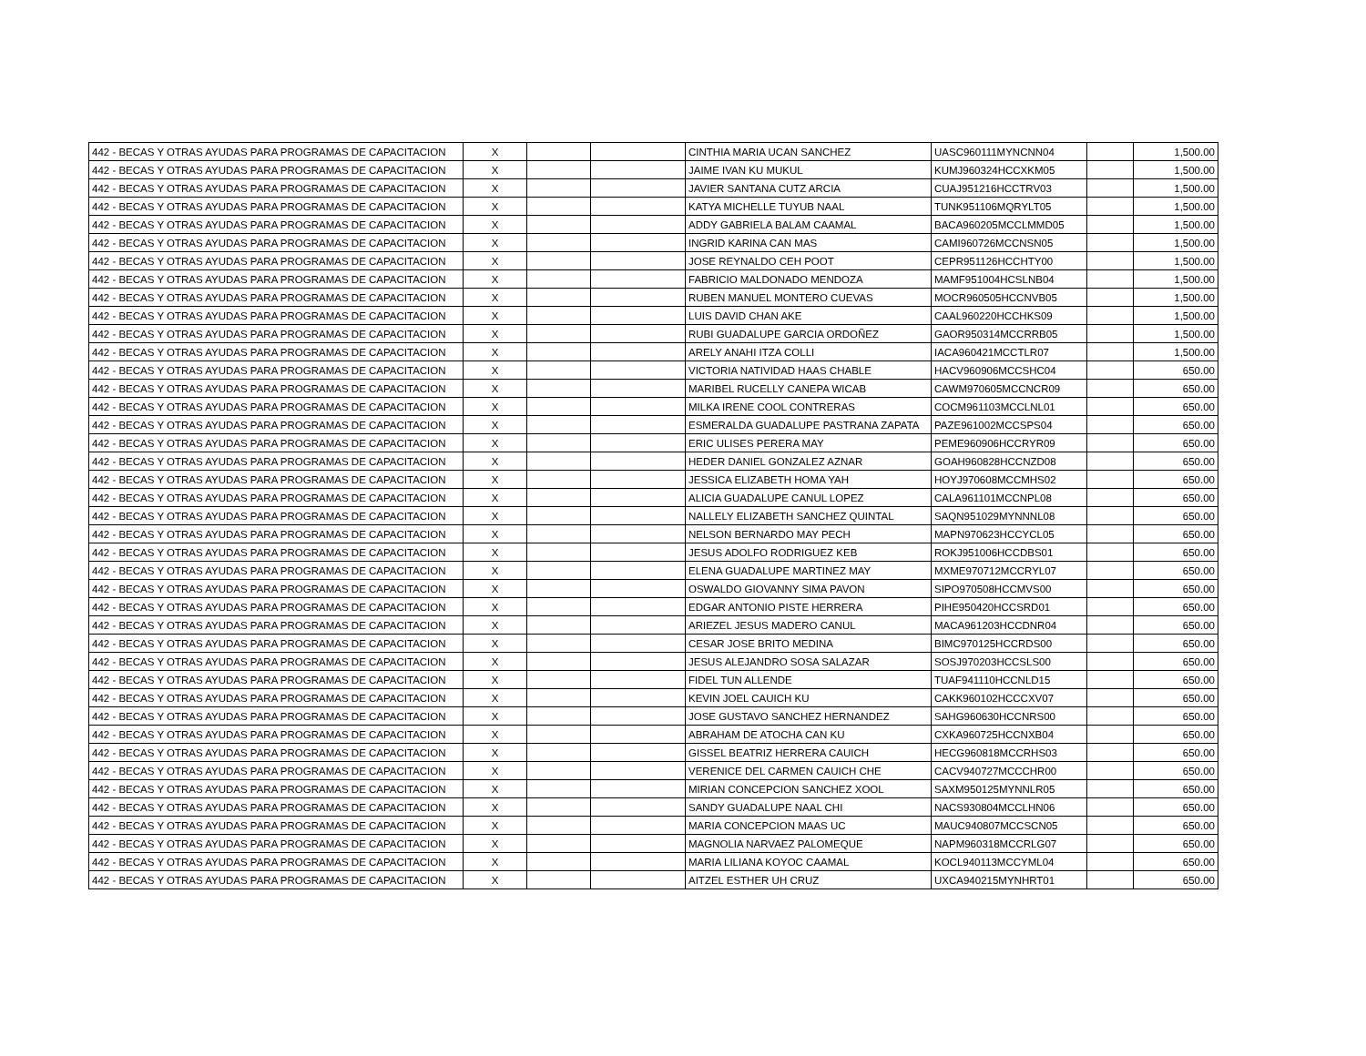| 442 - BECAS Y OTRAS AYUDAS PARA PROGRAMAS DE CAPACITACION | X | | | CINTHIA MARIA UCAN SANCHEZ | UASC960111MYNCNN04 | | 1,500.00 |
| 442 - BECAS Y OTRAS AYUDAS PARA PROGRAMAS DE CAPACITACION | X | | | JAIME IVAN KU MUKUL | KUMJ960324HCCXKM05 | | 1,500.00 |
| 442 - BECAS Y OTRAS AYUDAS PARA PROGRAMAS DE CAPACITACION | X | | | JAVIER SANTANA CUTZ ARCIA | CUAJ951216HCCTRV03 | | 1,500.00 |
| 442 - BECAS Y OTRAS AYUDAS PARA PROGRAMAS DE CAPACITACION | X | | | KATYA MICHELLE TUYUB NAAL | TUNK951106MQRYLT05 | | 1,500.00 |
| 442 - BECAS Y OTRAS AYUDAS PARA PROGRAMAS DE CAPACITACION | X | | | ADDY GABRIELA BALAM CAAMAL | BACA960205MCCLMMD05 | | 1,500.00 |
| 442 - BECAS Y OTRAS AYUDAS PARA PROGRAMAS DE CAPACITACION | X | | | INGRID KARINA CAN MAS | CAMI960726MCCNSN05 | | 1,500.00 |
| 442 - BECAS Y OTRAS AYUDAS PARA PROGRAMAS DE CAPACITACION | X | | | JOSE REYNALDO CEH POOT | CEPR951126HCCHTY00 | | 1,500.00 |
| 442 - BECAS Y OTRAS AYUDAS PARA PROGRAMAS DE CAPACITACION | X | | | FABRICIO MALDONADO MENDOZA | MAMF951004HCSLNB04 | | 1,500.00 |
| 442 - BECAS Y OTRAS AYUDAS PARA PROGRAMAS DE CAPACITACION | X | | | RUBEN MANUEL MONTERO CUEVAS | MOCR960505HCCNVB05 | | 1,500.00 |
| 442 - BECAS Y OTRAS AYUDAS PARA PROGRAMAS DE CAPACITACION | X | | | LUIS DAVID CHAN AKE | CAAL960220HCCHKS09 | | 1,500.00 |
| 442 - BECAS Y OTRAS AYUDAS PARA PROGRAMAS DE CAPACITACION | X | | | RUBI GUADALUPE GARCIA ORDOÑEZ | GAOR950314MCCRRB05 | | 1,500.00 |
| 442 - BECAS Y OTRAS AYUDAS PARA PROGRAMAS DE CAPACITACION | X | | | ARELY ANAHI ITZA COLLI | IACA960421MCCTLR07 | | 1,500.00 |
| 442 - BECAS Y OTRAS AYUDAS PARA PROGRAMAS DE CAPACITACION | X | | | VICTORIA NATIVIDAD HAAS CHABLE | HACV960906MCCSHC04 | | 650.00 |
| 442 - BECAS Y OTRAS AYUDAS PARA PROGRAMAS DE CAPACITACION | X | | | MARIBEL RUCELLY CANEPA WICAB | CAWM970605MCCNCR09 | | 650.00 |
| 442 - BECAS Y OTRAS AYUDAS PARA PROGRAMAS DE CAPACITACION | X | | | MILKA IRENE COOL CONTRERAS | COCM961103MCCLNL01 | | 650.00 |
| 442 - BECAS Y OTRAS AYUDAS PARA PROGRAMAS DE CAPACITACION | X | | | ESMERALDA GUADALUPE PASTRANA ZAPATA | PAZE961002MCCSPS04 | | 650.00 |
| 442 - BECAS Y OTRAS AYUDAS PARA PROGRAMAS DE CAPACITACION | X | | | ERIC ULISES PERERA MAY | PEME960906HCCRYR09 | | 650.00 |
| 442 - BECAS Y OTRAS AYUDAS PARA PROGRAMAS DE CAPACITACION | X | | | HEDER DANIEL GONZALEZ AZNAR | GOAH960828HCCNZD08 | | 650.00 |
| 442 - BECAS Y OTRAS AYUDAS PARA PROGRAMAS DE CAPACITACION | X | | | JESSICA ELIZABETH HOMA YAH | HOYJ970608MCCMHS02 | | 650.00 |
| 442 - BECAS Y OTRAS AYUDAS PARA PROGRAMAS DE CAPACITACION | X | | | ALICIA GUADALUPE CANUL LOPEZ | CALA961101MCCNPL08 | | 650.00 |
| 442 - BECAS Y OTRAS AYUDAS PARA PROGRAMAS DE CAPACITACION | X | | | NALLELY ELIZABETH SANCHEZ QUINTAL | SAQN951029MYNNNL08 | | 650.00 |
| 442 - BECAS Y OTRAS AYUDAS PARA PROGRAMAS DE CAPACITACION | X | | | NELSON BERNARDO MAY PECH | MAPN970623HCCYCL05 | | 650.00 |
| 442 - BECAS Y OTRAS AYUDAS PARA PROGRAMAS DE CAPACITACION | X | | | JESUS ADOLFO RODRIGUEZ KEB | ROKJ951006HCCDBS01 | | 650.00 |
| 442 - BECAS Y OTRAS AYUDAS PARA PROGRAMAS DE CAPACITACION | X | | | ELENA GUADALUPE MARTINEZ MAY | MXME970712MCCRYL07 | | 650.00 |
| 442 - BECAS Y OTRAS AYUDAS PARA PROGRAMAS DE CAPACITACION | X | | | OSWALDO GIOVANNY SIMA PAVON | SIPO970508HCCMVS00 | | 650.00 |
| 442 - BECAS Y OTRAS AYUDAS PARA PROGRAMAS DE CAPACITACION | X | | | EDGAR ANTONIO PISTE HERRERA | PIHE950420HCCSRD01 | | 650.00 |
| 442 - BECAS Y OTRAS AYUDAS PARA PROGRAMAS DE CAPACITACION | X | | | ARIEZEL JESUS MADERO CANUL | MACA961203HCCDNR04 | | 650.00 |
| 442 - BECAS Y OTRAS AYUDAS PARA PROGRAMAS DE CAPACITACION | X | | | CESAR JOSE BRITO MEDINA | BIMC970125HCCRDS00 | | 650.00 |
| 442 - BECAS Y OTRAS AYUDAS PARA PROGRAMAS DE CAPACITACION | X | | | JESUS ALEJANDRO SOSA SALAZAR | SOSJ970203HCCSLS00 | | 650.00 |
| 442 - BECAS Y OTRAS AYUDAS PARA PROGRAMAS DE CAPACITACION | X | | | FIDEL TUN ALLENDE | TUAF941110HCCNLD15 | | 650.00 |
| 442 - BECAS Y OTRAS AYUDAS PARA PROGRAMAS DE CAPACITACION | X | | | KEVIN JOEL CAUICH KU | CAKK960102HCCCXV07 | | 650.00 |
| 442 - BECAS Y OTRAS AYUDAS PARA PROGRAMAS DE CAPACITACION | X | | | JOSE GUSTAVO SANCHEZ HERNANDEZ | SAHG960630HCCNRS00 | | 650.00 |
| 442 - BECAS Y OTRAS AYUDAS PARA PROGRAMAS DE CAPACITACION | X | | | ABRAHAM DE ATOCHA CAN KU | CXKA960725HCCNXB04 | | 650.00 |
| 442 - BECAS Y OTRAS AYUDAS PARA PROGRAMAS DE CAPACITACION | X | | | GISSEL BEATRIZ HERRERA CAUICH | HECG960818MCCRHS03 | | 650.00 |
| 442 - BECAS Y OTRAS AYUDAS PARA PROGRAMAS DE CAPACITACION | X | | | VERENICE DEL CARMEN CAUICH CHE | CACV940727MCCCHR00 | | 650.00 |
| 442 - BECAS Y OTRAS AYUDAS PARA PROGRAMAS DE CAPACITACION | X | | | MIRIAN CONCEPCION SANCHEZ XOOL | SAXM950125MYNNLR05 | | 650.00 |
| 442 - BECAS Y OTRAS AYUDAS PARA PROGRAMAS DE CAPACITACION | X | | | SANDY GUADALUPE NAAL CHI | NACS930804MCCLHN06 | | 650.00 |
| 442 - BECAS Y OTRAS AYUDAS PARA PROGRAMAS DE CAPACITACION | X | | | MARIA CONCEPCION MAAS UC | MAUC940807MCCSCN05 | | 650.00 |
| 442 - BECAS Y OTRAS AYUDAS PARA PROGRAMAS DE CAPACITACION | X | | | MAGNOLIA NARVAEZ PALOMEQUE | NAPM960318MCCRLG07 | | 650.00 |
| 442 - BECAS Y OTRAS AYUDAS PARA PROGRAMAS DE CAPACITACION | X | | | MARIA LILIANA KOYOC CAAMAL | KOCL940113MCCYML04 | | 650.00 |
| 442 - BECAS Y OTRAS AYUDAS PARA PROGRAMAS DE CAPACITACION | X | | | AITZEL ESTHER UH CRUZ | UXCA940215MYNHRT01 | | 650.00 |